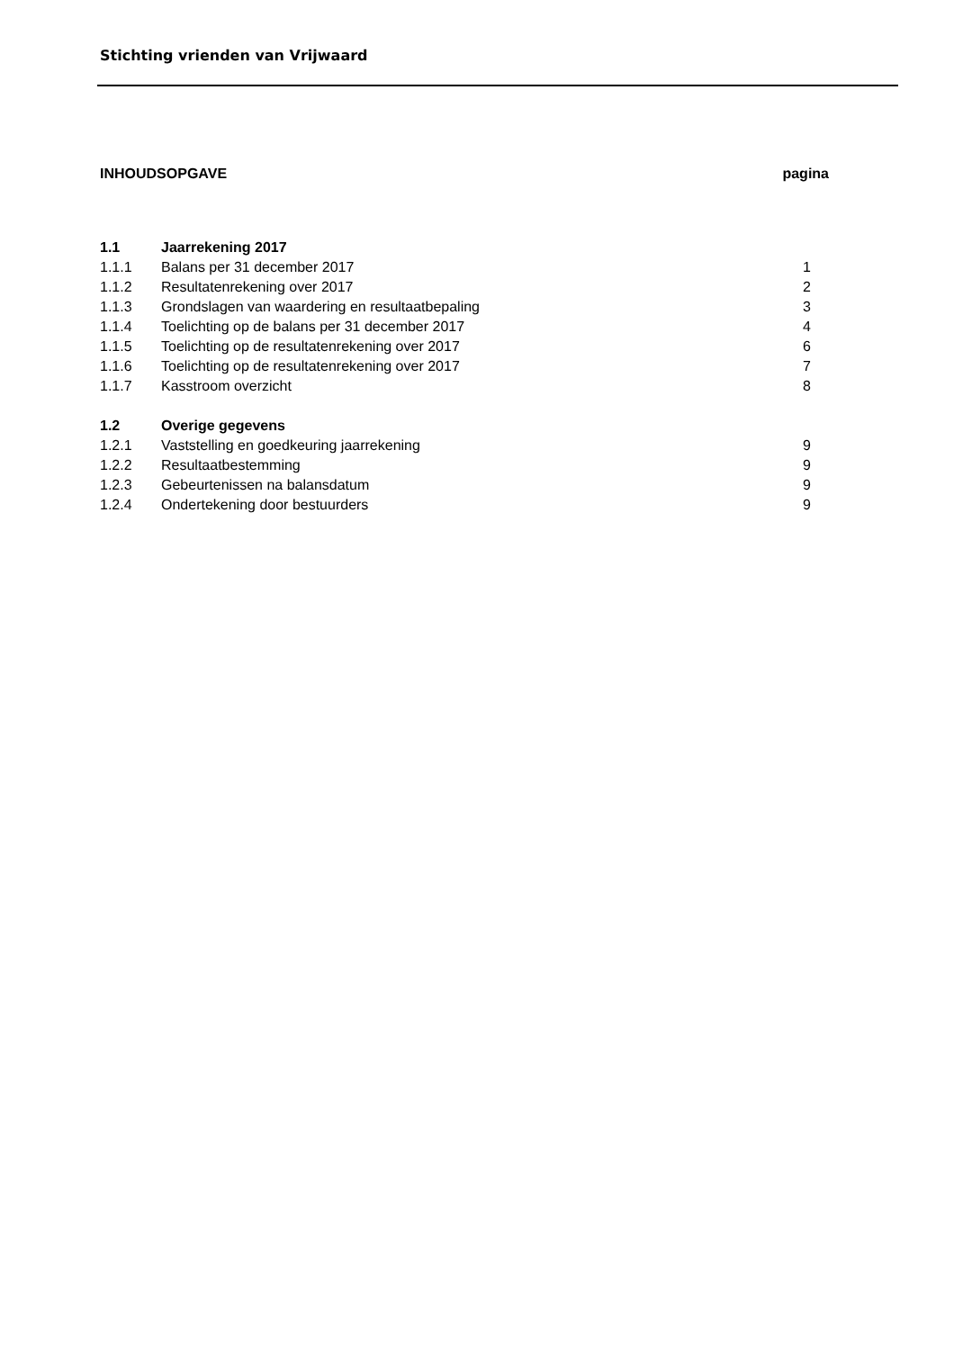Stichting vrienden van Vrijwaard
| INHOUDSOPGAVE | | pagina |
| 1.1 | Jaarrekening 2017 | |
| 1.1.1 | Balans per 31 december 2017 | 1 |
| 1.1.2 | Resultatenrekening over 2017 | 2 |
| 1.1.3 | Grondslagen van waardering en resultaatbepaling | 3 |
| 1.1.4 | Toelichting op de balans per 31 december 2017 | 4 |
| 1.1.5 | Toelichting op de resultatenrekening over 2017 | 6 |
| 1.1.6 | Toelichting op de resultatenrekening over 2017 | 7 |
| 1.1.7 | Kasstroom overzicht | 8 |
| 1.2 | Overige gegevens | |
| 1.2.1 | Vaststelling en goedkeuring jaarrekening | 9 |
| 1.2.2 | Resultaatbestemming | 9 |
| 1.2.3 | Gebeurtenissen na balansdatum | 9 |
| 1.2.4 | Ondertekening door bestuurders | 9 |